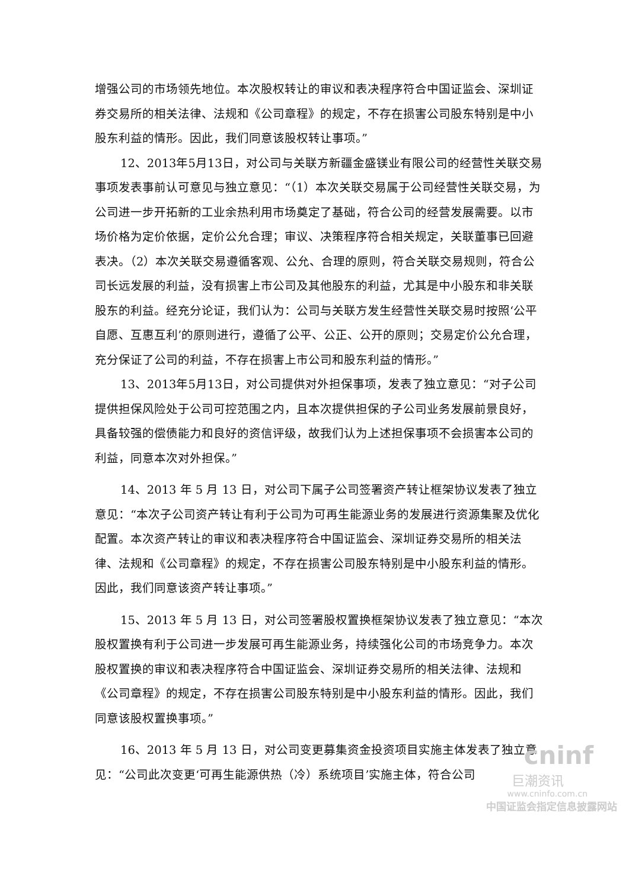增强公司的市场领先地位。本次股权转让的审议和表决程序符合中国证监会、深圳证券交易所的相关法律、法规和《公司章程》的规定，不存在损害公司股东特别是中小股东利益的情形。因此，我们同意该股权转让事项。”
12、2013年5月13日，对公司与关联方新疆金盛镁业有限公司的经营性关联交易事项发表事前认可意见与独立意见：“（1）本次关联交易属于公司经营性关联交易，为公司进一步开拓新的工业余热利用市场奠定了基础，符合公司的经营发展需要。以市场价格为定价依据，定价公允合理；审议、决策程序符合相关规定，关联董事已回避表决。（2）本次关联交易遵循客观、公允、合理的原则，符合关联交易规则，符合公司长远发展的利益，没有损害上市公司及其他股东的利益，尤其是中小股东和非关联股东的利益。经充分论证，我们认为：公司与关联方发生经营性关联交易时按照‘公平自愿、互惠互利’的原则进行，遵循了公平、公正、公开的原则；交易定价公允合理，充分保证了公司的利益，不存在损害上市公司和股东利益的情形。”
13、2013年5月13日，对公司提供对外担保事项，发表了独立意见：“对子公司提供担保风险处于公司可控范围之内，且本次提供担保的子公司业务发展前景良好，具备较强的偿债能力和良好的资信评级，故我们认为上述担保事项不会损害本公司的利益，同意本次对外担保。”
14、2013 年 5 月 13 日，对公司下属子公司签署资产转让框架协议发表了独立意见：“本次子公司资产转让有利于公司为可再生能源业务的发展进行资源集聚及优化配置。本次资产转让的审议和表决程序符合中国证监会、深圳证券交易所的相关法律、法规和《公司章程》的规定，不存在损害公司股东特别是中小股东利益的情形。因此，我们同意该资产转让事项。”
15、2013 年 5 月 13 日，对公司签署股权置换框架协议发表了独立意见：“本次股权置换有利于公司进一步发展可再生能源业务，持续强化公司的市场竞争力。本次股权置换的审议和表决程序符合中国证监会、深圳证券交易所的相关法律、法规和《公司章程》的规定，不存在损害公司股东特别是中小股东利益的情形。因此，我们同意该股权置换事项。”
16、2013 年 5 月 13 日，对公司变更募集资金投资项目实施主体发表了独立意见：“公司此次变更‘可再生能源供热（冷）系统项目’实施主体，符合公司
cninf
巨潮资讯
www.cninfo.com.cn
中国证监会指定信息披露网站